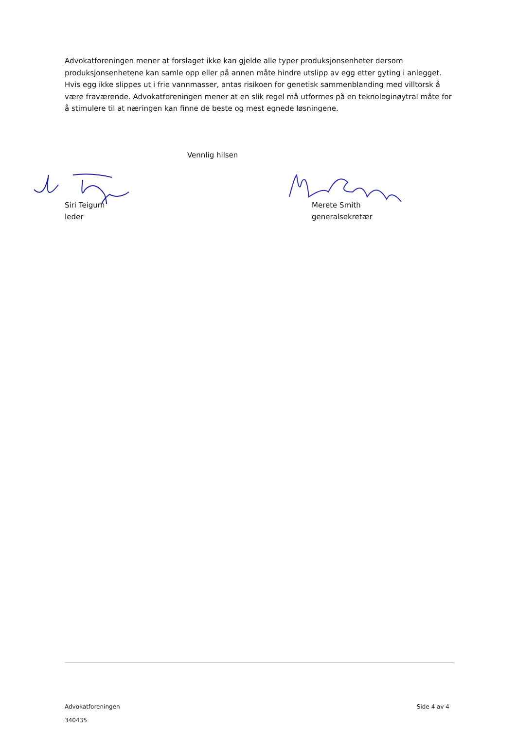Advokatforeningen mener at forslaget ikke kan gjelde alle typer produksjonsenheter dersom produksjonsenhetene kan samle opp eller på annen måte hindre utslipp av egg etter gyting i anlegget. Hvis egg ikke slippes ut i frie vannmasser, antas risikoen for genetisk sammenblanding med villtorsk å være fraværende. Advokatforeningen mener at en slik regel må utformes på en teknologinøytral måte for å stimulere til at næringen kan finne de beste og mest egnede løsningene.
Vennlig hilsen
Siri Teigum
leder
Merete Smith
generalsekretær
Side 4 av 4 Advokatforeningen
340435